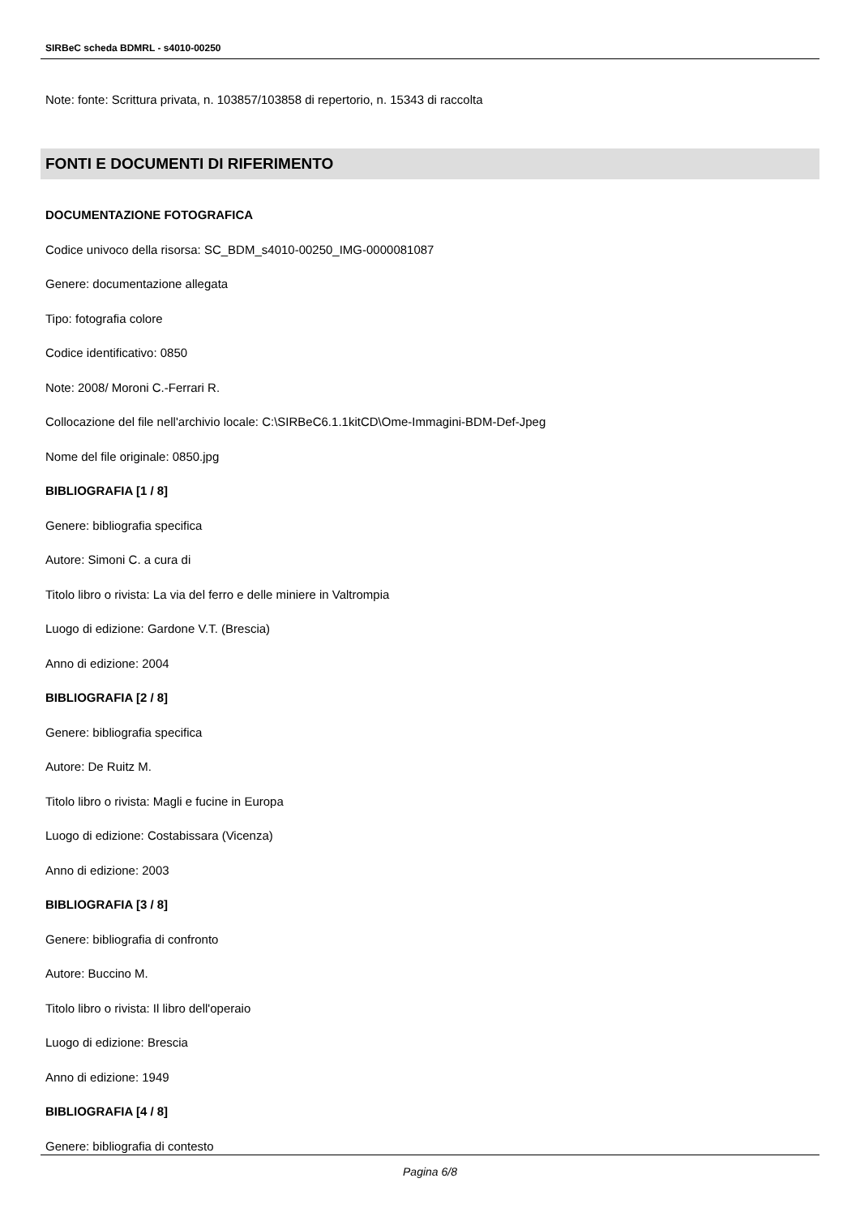SIRBeC scheda BDMRL - s4010-00250
Note: fonte: Scrittura privata, n. 103857/103858 di repertorio, n. 15343 di raccolta
FONTI E DOCUMENTI DI RIFERIMENTO
DOCUMENTAZIONE FOTOGRAFICA
Codice univoco della risorsa: SC_BDM_s4010-00250_IMG-0000081087
Genere: documentazione allegata
Tipo: fotografia colore
Codice identificativo: 0850
Note: 2008/ Moroni C.-Ferrari R.
Collocazione del file nell'archivio locale: C:\SIRBeC6.1.1kitCD\Ome-Immagini-BDM-Def-Jpeg
Nome del file originale: 0850.jpg
BIBLIOGRAFIA [1 / 8]
Genere: bibliografia specifica
Autore: Simoni C. a cura di
Titolo libro o rivista: La via del ferro e delle miniere in Valtrompia
Luogo di edizione: Gardone V.T. (Brescia)
Anno di edizione: 2004
BIBLIOGRAFIA [2 / 8]
Genere: bibliografia specifica
Autore: De Ruitz M.
Titolo libro o rivista: Magli e fucine in Europa
Luogo di edizione: Costabissara (Vicenza)
Anno di edizione: 2003
BIBLIOGRAFIA [3 / 8]
Genere: bibliografia di confronto
Autore: Buccino M.
Titolo libro o rivista: Il libro dell'operaio
Luogo di edizione: Brescia
Anno di edizione: 1949
BIBLIOGRAFIA [4 / 8]
Genere: bibliografia di contesto
Pagina 6/8